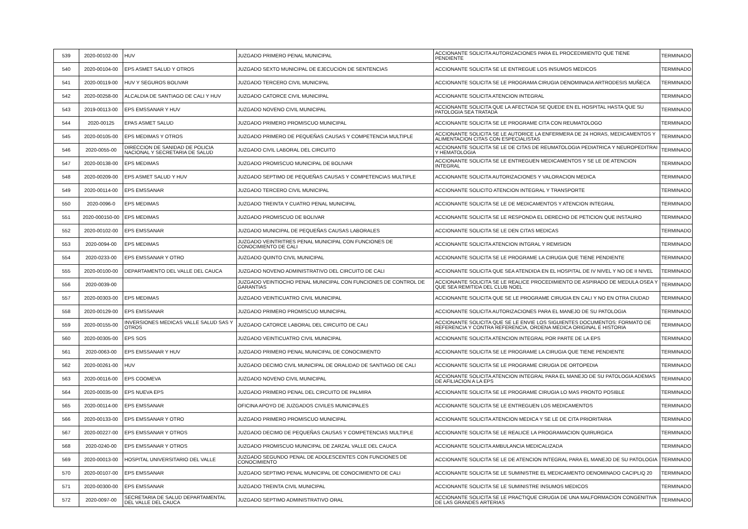| 539 | 2020-00102-00 | HUV | JUZGADO PRIMERO PENAL MUNICIPAL | ACCIONANTE SOLICITA AUTORIZACIONES PARA EL PROCEDIMIENTO QUE TIENE PENDIENTE | TERMINADO |
| 540 | 2020-00104-00 | EPS ASMET SALUD Y OTROS | JUZGADO SEXTO MUNICIPAL DE EJECUCION DE SENTENCIAS | ACCIONANTE SOLICITA SE LE ENTREGUE LOS INSUMOS MEDICOS | TERMINADO |
| 541 | 2020-00119-00 | HUV Y SEGUROS BOLIVAR | JUZGADO TERCERO CIVIL MUNICIPAL | ACCIONANTE SOLICITA SE LE PROGRAMA CIRUGIA DENOMINADA ARTRODESIS MUÑECA | TERMINADO |
| 542 | 2020-00258-00 | ALCALDIA DE SANTIAGO DE CALI Y HUV | JUZGADO CATORCE CIVIL MUNICIPAL | ACCIONANTE SOLICITA ATENCION INTEGRAL | TERMINADO |
| 543 | 2019-00113-00 | EPS EMSSANAR Y HUV | JUZGADO NOVENO CIVIL MUNICIPAL | ACCIONANTE SOLICITA QUE LA AFECTADA SE QUEDE EN EL HOSPITAL HASTA QUE SU PATOLOGIA SEA TRATADA | TERMINADO |
| 544 | 2020-00125 | EPAS ASMET SALUD | JUZGADO PRIMERO PROMISCUO MUNICIPAL | ACCIONANTE SOLICITA SE LE PROGRAME CITA CON REUMATOLOGO | TERMINADO |
| 545 | 2020-00105-00 | EPS MEDIMAS Y OTROS | JUZGADO PRIMERO DE PEQUEÑAS CAUSAS Y COMPETENCIA MULTIPLE | ACCIONANTE SOLICITA SE LE AUTORICE LA ENFERMERA DE 24 HORAS, MEDICAMENTOS Y ALIMENTACION CITAS CON ESPECIALISTAS | TERMINADO |
| 546 | 2020-0055-00 | DIRECCION DE SANIDAD DE POLICIA NACIONAL Y SECRETARIA DE SALUD | JUZGADO CIVIL LABORAL DEL CIRCUITO | ACCIONANTE SOLICITA SE LE DE CITAS DE REUMATOLOGIA PEDIATRICA Y NEUROPEDITRAI Y HEMATOLOGIA | TERMINADO |
| 547 | 2020-00138-00 | EPS MEDIMAS | JUZGADO PROMISCUO MUNICIPAL DE BOLIVAR | ACCIONANTE SOLICITA SE LE ENTREGUEN MEDICAMENTOS Y SE LE DE ATENCION INTEGRAL | TERMINADO |
| 548 | 2020-00209-00 | EPS ASMET SALUD Y HUV | JUZGADO SEPTIMO DE PEQUEÑAS CAUSAS Y COMPETENCIAS MULTIPLE | ACCIONANTE SOLICITA AUTORIZACIONES Y VALORACION MEDICA | TERMINADO |
| 549 | 2020-00114-00 | EPS EMSSANAR | JUZGADO TERCERO CIVIL MUNICIPAL | ACCIONANTE SOLICITO ATENCION INTEGRAL Y TRANSPORTE | TERMINADO |
| 550 | 2020-0096-0 | EPS MEDIMAS | JUZGADO TREINTA Y CUATRO PENAL MUNICIPAL | ACCIONANTE SOLICITA SE LE DE MEDICAMENTOS Y ATENCION INTEGRAL | TERMINADO |
| 551 | 2020-000150-00 | EPS MEDIMAS | JUZGADO PROMISCUO DE BOLIVAR | ACCIONANTE SOLICITA SE LE RESPONDA EL DERECHO DE PETICION QUE INSTAURO | TERMINADO |
| 552 | 2020-00102-00 | EPS EMSSANAR | JUZGADO MUNICIPAL DE PEQUEÑAS CAUSAS LABORALES | ACCIONANTE SOLICITA SE LE DEN CITAS MEDICAS | TERMINADO |
| 553 | 2020-0094-00 | EPS MEDIMAS | JUZGADO VEINTRITRES PENAL MUNICIPAL CON FUNCIONES DE CONOCIMIENTO DE CALI | ACCIONANTE SOLICITA ATENCION INTGRAL Y REMISION | TERMINADO |
| 554 | 2020-0233-00 | EPS EMSSANAR Y OTRO | JUZGADO QUINTO CIVIL MUNICIPAL | ACCIONANTE SOLICITA SE LE PROGRAME LA CIRUGIA QUE TIENE PENDIENTE | TERMINADO |
| 555 | 2020-00100-00 | DEPARTAMENTO DEL VALLE DEL CAUCA | JUZGADO NOVENO ADMINISTRATIVO DEL CIRCUITO DE CALI | ACCIONANTE SOLICITA QUE SEA ATENDIDA EN EL HOSPITAL DE IV NIVEL Y NO DE II NIVEL | TERMINADO |
| 556 | 2020-0039-00 | | JUZGADO VEINTIOCHO PENAL MUNICIPAL CON FUNCIONES DE CONTROL DE GARANTIAS | ACCIONANTE SOLICITA SE LE REALICE PROCEDIMIENTO DE ASPIRADO DE MEDULA OSEA Y QUE SEA REMITIDA DEL CLUB NOEL | TERMINADO |
| 557 | 2020-00303-00 | EPS MEDIMAS | JUZGADO VEINTICUATRO CIVIL MUNICIPAL | ACCIONANTE SOLICITA QUE SE LE PROGRAME CIRUGIA EN CALI Y NO EN OTRA CIUDAD | TERMINADO |
| 558 | 2020-00129-00 | EPS EMSSANAR | JUZGADO PRIMERO PROMISCUO MUNICIPAL | ACCIONANTE SOLICITA AUTORIZACIONES PARA EL MANEJO DE SU PATOLOGIA | TERMINADO |
| 559 | 2020-00155-00 | INVERSIONES MEDICAS VALLE SALUD SAS Y OTROS | JUZGADO CATORCE LABORAL DEL CIRCUITO DE CALI | ACCIONANTE SOLICITA QUE SE LE ENVIE LOS SIGUIENTES DOCUMENTOS: FORMATO DE REFERENCIA Y CONTRA REFERENCIA, ORDENA MEDICA ORIGINAL E HISTORIA | TERMINADO |
| 560 | 2020-00305-00 | EPS SOS | JUZGADO VEINTICUATRO CIVIL MUNICIPAL | ACCIONANTE SOLICITA ATENCION INTEGRAL POR PARTE DE LA EPS | TERMINADO |
| 561 | 2020-0063-00 | EPS EMSSANAR Y HUV | JUZGADO PRIMERO PENAL MUNICIPAL DE CONOCIMIENTO | ACCIONANTE SOLICITA SE LE PROGRAME LA CIRUGIA QUE TIENE PENDIENTE | TERMINADO |
| 562 | 2020-00261-00 | HUV | JUZGADO DECIMO CIVIL MUNICIPAL DE ORALIDAD DE SANTIAGO DE CALI | ACCIONANTE SOLICITA SE LE PROGRAME CIRUGIA DE ORTOPEDIA | TERMINADO |
| 563 | 2020-00116-00 | EPS COOMEVA | JUZGADO NOVENO CIVIL MUNICIPAL | ACCIONANTE SOLICITA ATENCION INTEGRAL PARA EL MANEJO DE SU PATOLOGIA ADEMAS DE AFILIACION A LA EPS | TERMINADO |
| 564 | 2020-00035-00 | EPS NUEVA EPS | JUZGADO PRIMERO PENAL DEL CIRCUITO DE PALMIRA | ACCIONANTE SOLICITA SE LE PROGRAME CIRUGIA LO MAS PRONTO POSIBLE | TERMINADO |
| 565 | 2020-00114-00 | EPS EMSSANAR | OFICINA APOYO DE JUZGADOS CIVILES MUNICIPALES | ACCIONANTE SOLICITA SE LE ENTREGUEN LOS MEDICAMENTOS | TERMINADO |
| 566 | 2020-00133-00 | EPS EMSSANAR Y OTRO | JUZGADO PRIMERO PROMISCUO MUNICIPAL | ACCIONANTE SOLICITA ATENCION MEDICA Y SE LE DE CITA PRIORITARIA | TERMINADO |
| 567 | 2020-00227-00 | EPS EMSSANAR Y OTROS | JUZGADO DECIMO DE PEQUEÑAS CAUSAS Y COMPETENCIAS MULTIPLE | ACCIONANTE SOLICITA SE LE REALICE LA PROGRAMACION QUIRURGICA | TERMINADO |
| 568 | 2020-0240-00 | EPS EMSSANAR Y OTROS | JUZGADO PROMISCUO MUNICIPAL DE ZARZAL VALLE DEL CAUCA | ACCIONANTE SOLICITA AMBULANCIA MEDICALIZADA | TERMINADO |
| 569 | 2020-00013-00 | HOSPITAL UNIVERSITARIO DEL VALLE | JUZGADO SEGUNDO PENAL DE ADOLESCENTES CON FUNCIONES DE CONOCIMIENTO | ACCIONANTE SOLICITA SE LE DE ATENCION INTEGRAL PARA EL MANEJO DE SU PATOLOGIA | TERMINADO |
| 570 | 2020-00107-00 | EPS EMSSANAR | JUZGADO SEPTIMO PENAL MUNICIPAL DE CONOCIMIENTO DE CALI | ACCIONANTE SOLICITA SE LE SUMINISTRE EL MEDICAMENTO DENOMINADO CACIPLIQ 20 | TERMINADO |
| 571 | 2020-00300-00 | EPS EMSSANAR | JUZGADO TREINTA CIVIL MUNICIPAL | ACCIONANTE SOLICITA SE LE SUMINISTRE INSUMOS MEDICOS | TERMINADO |
| 572 | 2020-0097-00 | SECRETARIA DE SALUD DEPARTAMENTAL DEL VALLE DEL CAUCA | JUZGADO SEPTIMO ADMINISTRATIVO ORAL | ACCIONANTE SOLICITA SE LE PRACTIQUE CIRUGIA DE UNA MALFORMACION CONGENITIVA DE LAS GRANDES ARTERIAS | TERMINADO |